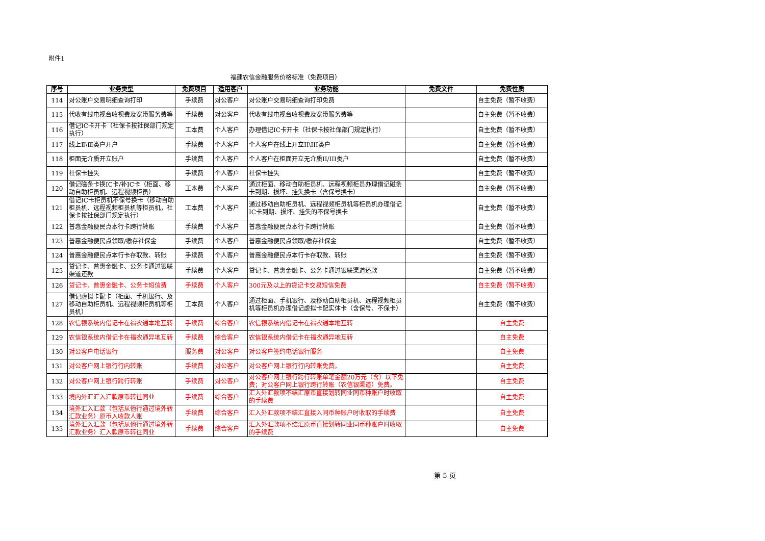附件1
福建农信金融服务价格标准（免费项目）
| 序号 | 业务类型 | 免费项目 | 适用客户 | 业务功能 | 免费文件 | 免费性质 |
| --- | --- | --- | --- | --- | --- | --- |
| 114 | 对公账户交易明细查询打印 | 手续费 | 对公客户 | 对公账户交易明细查询打印免费 | | 自主免费（暂不收费） |
| 115 | 代收有线电视台收视费及宽带服务费等 | 手续费 | 对公客户 | 代收有线电视台收视费及宽带服务费等 | | 自主免费（暂不收费） |
| 116 | 借记IC卡开卡（社保卡按社保部门规定执行） | 工本费 | 个人客户 | 办理借记IC卡开卡（社保卡按社保部门规定执行） | | 自主免费（暂不收费） |
| 117 | 线上Ⅱ\Ⅲ类户开户 | 手续费 | 个人客户 | 个人客户在线上开立II\III类户 | | 自主免费（暂不收费） |
| 118 | 柜面无介质开立账户 | 手续费 | 个人客户 | 个人客户在柜面开立无介质II/III类户 | | 自主免费（暂不收费） |
| 119 | 社保卡挂失 | 手续费 | 个人客户 | 社保卡挂失 | | 自主免费（暂不收费） |
| 120 | 借记磁条卡换IC卡/补IC卡（柜面、移动自助柜员机、远程视频柜员） | 工本费 | 个人客户 | 通过柜面、移动自助柜员机、远程视频柜员办理借记磁条卡到期、损坏、挂失换卡（含保号换卡） | | 自主免费（暂不收费） |
| 121 | 借记IC卡柜员机不保号换卡（移动自助柜员机、远程视频柜员机等柜员机，社保卡按社保部门规定执行） | 工本费 | 个人客户 | 通过移动自助柜员机、远程视频柜员机等柜员机办理借记IC卡到期、损坏、挂失的不保号换卡 | | 自主免费（暂不收费） |
| 122 | 普惠金融便民点本行卡跨行转账 | 手续费 | 个人客户 | 普惠金融便民点本行卡跨行转账 | | 自主免费（暂不收费） |
| 123 | 普惠金融便民点领取/缴存社保金 | 手续费 | 个人客户 | 普惠金融便民点领取/缴存社保金 | | 自主免费（暂不收费） |
| 124 | 普惠金融便民点本行卡存取款、转账 | 手续费 | 个人客户 | 普惠金融便民点本行卡存取款、转账 | | 自主免费（暂不收费） |
| 125 | 贷记卡、普惠金融卡、公务卡通过银联渠道还款 | 手续费 | 个人客户 | 贷记卡、普惠金融卡、公务卡通过银联渠道还款 | | 自主免费（暂不收费） |
| 126 | 贷记卡、普惠金融卡、公务卡短信费 | 手续费 | 个人客户 | 300元及以上的贷记卡交易短信免费 | | 自主免费（暂不收费） |
| 127 | 借记虚拟卡配卡（柜面、手机银行、及移动自助柜员机、远程视频柜员机等柜员机） | 工本费 | 个人客户 | 通过柜面、手机银行、及移动自助柜员机、远程视频柜员机等柜员机办理借记虚拟卡配实体卡（含保号、不保卡） | | 自主免费（暂不收费） |
| 128 | 农信银系统内借记卡在福农通本地互转 | 手续费 | 综合客户 | 农信银系统内借记卡在福农通本地互转 | | 自主免费 |
| 129 | 农信银系统内借记卡在福农通异地互转 | 手续费 | 综合客户 | 农信银系统内借记卡在福农通异地互转 | | 自主免费 |
| 130 | 对公客户电话银行 | 服务费 | 对公客户 | 对公客户签约电话银行服务 | | 自主免费 |
| 131 | 对公客户网上银行行内转账 | 手续费 | 对公客户 | 对公客户网上银行行内转账免费。 | | 自主免费 |
| 132 | 对公客户网上银行跨行转账 | 手续费 | 对公客户 | 对公客户网上银行跨行转账单笔金额20万元（含）以下免费；对公客户网上银行跨行转账（农信银渠道）免费。 | | 自主免费 |
| 133 | 境内外汇汇入汇款原币转往同业 | 手续费 | 综合客户 | 汇入外汇款项不结汇原币直接划转同业同币种账户时收取的手续费 | | 自主免费 |
| 134 | 境外汇入汇款（包括从他行通过境外转汇款业务）原币入收款人账 | 手续费 | 综合客户 | 汇入外汇款项不结汇直接入同币种账户时收取的手续费 | | 自主免费 |
| 135 | 境外汇入汇款（包括从他行通过境外转汇款业务）汇入款原币转往同业 | 手续费 | 综合客户 | 汇入外汇款项不结汇原币直接划转同业同币种账户时收取的手续费 | | 自主免费 |
第 5 页